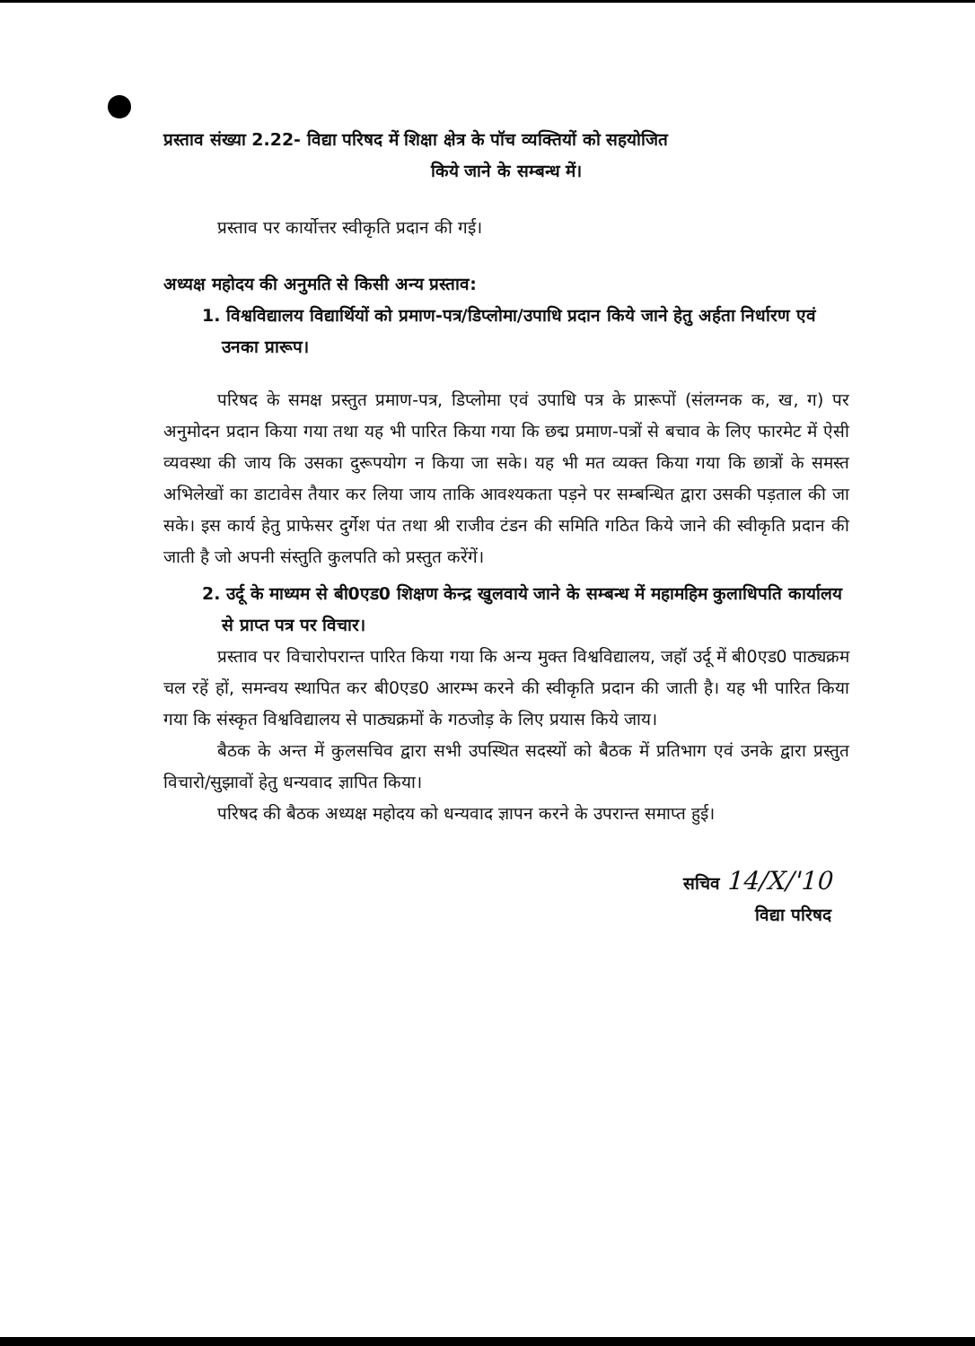प्रस्ताव संख्या 2.22- विद्या परिषद में शिक्षा क्षेत्र के पॉच व्यक्तियों को सहयोजित
किये जाने के सम्बन्ध में।
प्रस्ताव पर कार्योत्तर स्वीकृति प्रदान की गई।
अध्यक्ष महोदय की अनुमति से किसी अन्य प्रस्ताव:
1. विश्वविद्यालय विद्यार्थियों को प्रमाण-पत्र/डिप्लोमा/उपाधि प्रदान किये जाने हेतु अर्हता निर्धारण एवं उनका प्रारूप।
परिषद के समक्ष प्रस्तुत प्रमाण-पत्र, डिप्लोमा एवं उपाधि पत्र के प्रारूपों (संलग्नक क, ख, ग) पर अनुमोदन प्रदान किया गया तथा यह भी पारित किया गया कि छद्म प्रमाण-पत्रों से बचाव के लिए फारमेट में ऐसी व्यवस्था की जाय कि उसका दुरूपयोग न किया जा सके। यह भी मत व्यक्त किया गया कि छात्रों के समस्त अभिलेखों का डाटावेस तैयार कर लिया जाय ताकि आवश्यकता पड़ने पर सम्बन्धित द्वारा उसकी पड़ताल की जा सके। इस कार्य हेतु प्राफेसर दुर्गेश पंत तथा श्री राजीव टंडन की समिति गठित किये जाने की स्वीकृति प्रदान की जाती है जो अपनी संस्तुति कुलपति को प्रस्तुत करेंगें।
2. उर्दू के माध्यम से बी0एड0 शिक्षण केन्द्र खुलवाये जाने के सम्बन्ध में महामहिम कुलाधिपति कार्यालय से प्राप्त पत्र पर विचार।
प्रस्ताव पर विचारोपरान्त पारित किया गया कि अन्य मुक्त विश्वविद्यालय, जहॉ उर्दू में बी0एड0 पाठ्यक्रम चल रहें हों, समन्वय स्थापित कर बी0एड0 आरम्भ करने की स्वीकृति प्रदान की जाती है। यह भी पारित किया गया कि संस्कृत विश्वविद्यालय से पाठ्यक्रमों के गठजोड़ के लिए प्रयास किये जाय।
बैठक के अन्त में कुलसचिव द्वारा सभी उपस्थित सदस्यों को बैठक में प्रतिभाग एवं उनके द्वारा प्रस्तुत विचारो/सुझावों हेतु धन्यवाद ज्ञापित किया।
परिषद की बैठक अध्यक्ष महोदय को धन्यवाद ज्ञापन करने के उपरान्त समाप्त हुई।
सचिव 14/X/'10
विद्या परिषद